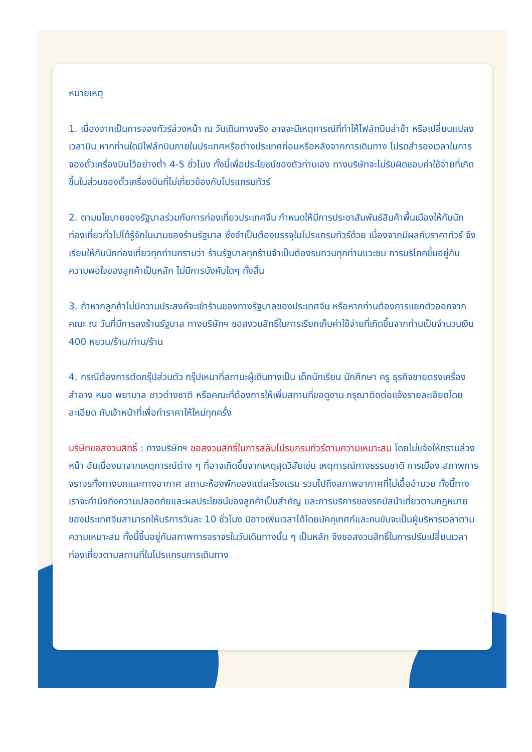หมายเหตุ
1. เนื่องจากเป็นการจองทัวร์ล่วงหน้า ณ วันเดินทางจริง อาจจะมีเหตุการณ์ที่ทำให้ไฟล์ทบินล่าช้า หรือเปลี่ยนแปลงเวลาบิน หากท่านใดมีไฟล์ทบินภายในประเทศหรือต่างประเทศก่อนหรือหลังจากการเดินทาง โปรดสำรองเวลาในการจองตั๋วเครื่องบินไว้อย่างต่ำ 4-5 ชั่วโมง ทั้งนี้เพื่อประโยชน์ของตัวท่านเอง ทางบริษัทจะไม่รับผิดชอบค่าใช้จ่ายที่เกิดขึ้นในส่วนของตั๋วเครื่องบินที่ไม่เกี่ยวข้องกับโปรแกรมทัวร์
2. ตามนโยบายของรัฐบาลร่วมกับการท่องเที่ยวประเทศจีน กำหนดให้มีการประชาสัมพันธ์สินค้าพื้นเมืองให้กับนักท่องเที่ยวทั่วไปได้รู้จักในนามของร้านรัฐบาล ซึ่งจำเป็นต้องบรรจุในโปรแกรมทัวร์ด้วย เนื่องจากมีผลกับราคาทัวร์ จึงเรียนให้กับนักท่องเที่ยวทุกท่านทราบว่า ร้านรัฐบาลทุกร้านจำเป็นต้องรบกวนทุกท่านแวะชม การบริโภคขึ้นอยู่กับความพอใจของลูกค้าเป็นหลัก ไม่มีการบังคับใดๆ ทั้งสิ้น
3. ถ้าหากลูกค้าไม่มีความประสงค์จะเข้าร้านของทางรัฐบาลของประเทศจีน หรือหากท่านต้องการแยกตัวออกจากคณะ ณ วันที่มีการลงร้านรัฐบาล ทางบริษัทฯ ขอสงวนสิทธิ์ในการเรียกเก็บค่าใช้จ่ายที่เกิดขึ้นจากท่านเป็นจำนวนเงิน 400 หยวน/ร้าน/ท่าน/ร้าน
4. กรณีต้องการตัดกรุ๊ปส่วนตัว กรุ๊ปเหมาที่สถานะผู้เดินทางเป็น เด็กนักเรียน นักศึกษา ครู ธุรกิจขายตรงเครื่องสำอาง หมอ พยาบาล ชาวต่างชาติ หรือคณะที่ต้องการให้เพิ่มสถานที่ขอดูงาน กรุณาติดต่อแจ้งรายละเอียดโดยละเอียด กับเจ้าหน้าที่เพื่อทำราคาให้ใหม่ทุกครั้ง
บริษัทขอสงวนสิทธิ์ : ทางบริษัทฯ ขอสงวนสิทธิ์ในการสลับโปรแกรมทัวร์ตามความเหมาะสม โดยไม่แจ้งให้ทราบล่วงหน้า อันเนื่องมาจากเหตุการณ์ต่าง ๆ ที่อาจเกิดขึ้นจากเหตุสุดวิสัยเช่น เหตุการณ์ทางธรรมชาติ การเมือง สภาพการจราจรทั้งทางบกและทางอากาศ สถานะห้องพักของแต่ละโรงแรม รวมไปถึงสภาพอากาศที่ไม่เอื้ออำนวย ทั้งนี้ทางเราจะคำนึงถึงความปลอดภัยและผลประโยชน์ของลูกค้าเป็นสำคัญ และการบริการของรถบัสนำเที่ยวตามกฎหมายของประเทศจีนสามารถให้บริการวันละ 10 ชั่วโมง มิอาจเพิ่มเวลาได้โดยมัคคุเทศก์และคนขับจะเป็นผู้บริหารเวลาตามความเหมาะสม ทั้งนี้ขึ้นอยู่กับสภาพการจราจรในวันเดินทางนั้น ๆ เป็นหลัก จึงขอสงวนสิทธิ์ในการปรับเปลี่ยนเวลาท่องเที่ยวตามสถานที่ในโปรแกรมการเดินทาง